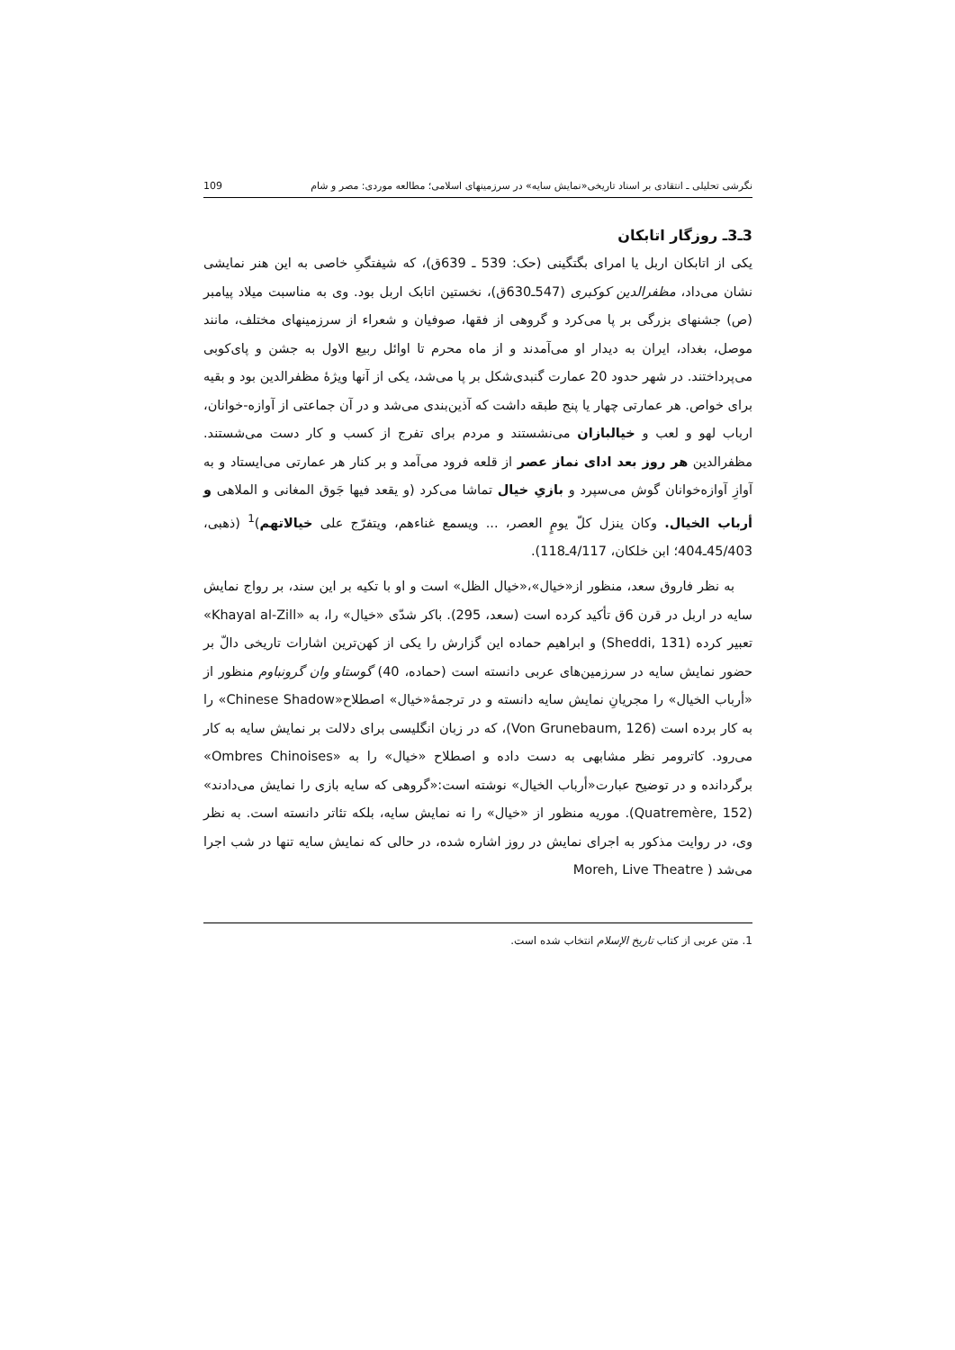نگرشی تحلیلی ـ انتقادی بر اسناد تاریخی«نمایش سایه» در سرزمینهای اسلامی؛ مطالعه موردی: مصر و شام 109
3ـ3ـ روزگار اتابکان
یکی از اتابکان اربل یا امرای بگتگینی (حک: 539 ـ 639ق)، که شیفتگیِ خاصی به این هنر نمایشی نشان می‌داد، مظفرالدین کوکبری (547ـ630ق)، نخستین اتابک اربل بود. وی به مناسبت میلاد پیامبر (ص) جشنهای بزرگی بر پا می‌کرد و گروهی از فقها، صوفیان و شعراء از سرزمینهای مختلف، مانند موصل، بغداد، ایران به دیدار او می‌آمدند و از ماه محرم تا اوائل ربیع الاول به جشن و پای‌کوبی می‌پرداختند. در شهر حدود 20 عمارت گنبدی‌شکل بر پا می‌شد، یکی از آنها ویژهٔ مظفرالدین بود و بقیه برای خواص. هر عمارتی چهار یا پنج طبقه داشت که آذین‌بندی می‌شد و در آن جماعتی از آوازه-خوانان، ارباب لهو و لعب و خیالبازان می‌نشستند و مردم برای تفرج از کسب و کار دست می‌شستند. مظفرالدین هر روز بعد ادای نماز عصر از قلعه فرود می‌آمد و بر کنار هر عمارتی می‌ایستاد و به آوازِ آوازه‌خوانان گوش می‌سپرد و بازیِ خیال تماشا می‌کرد (و یقعد فیها جَوق المغانی و الملاهی و أرباب الخیال. وکان ینزل کلّ یومٍ العصر، ... ویسمع غناءهم، ویتفرّج علی خیالاتهم)<sup>1</sup> (ذهبی، 45/403ـ404؛ ابن خلکان، 4/117ـ118).
به نظر فاروق سعد، منظور از«خیال»،«خیال الظل» است و او با تکیه بر این سند، بر رواج نمایش سایه در اربل در قرن 6ق تأکید کرده است (سعد، 295). باکر شدّی «خیال» را، به «Khayal al-Zill» تعبیر کرده (Sheddi, 131) و ابراهیم حماده این گزارش را یکی از کهن‌ترین اشارات تاریخی دالّ بر حضور نمایش سایه در سرزمین‌های عربی دانسته است (حماده، 40) گوستاو وان گرونباوم منظور از «أرباب الخیال» را مجریانِ نمایش سایه دانسته و در ترجمهٔ«خیال» اصطلاح«Chinese Shadow» را به کار برده است (Von Grunebaum, 126)، که در زبان انگلیسی برای دلالت بر نمایش سایه به کار می‌رود. کاترومر نظر مشابهی به دست داده و اصطلاح «خیال» را به «Ombres Chinoises» برگردانده و در توضیح عبارت«أرباب الخیال» نوشته است:«گروهی که سایه بازی را نمایش می‌دادند» (Quatremère, 152). موریه منظور از «خیال» را نه نمایش سایه، بلکه تئاتر دانسته است. به نظر وی، در روایت مذکور به اجرای نمایش در روز اشاره شده، در حالی که نمایش سایه تنها در شب اجرا می‌شد ( Moreh, Live Theatre
1. متن عربی از کتاب تاریخ الإسلام انتخاب شده است.